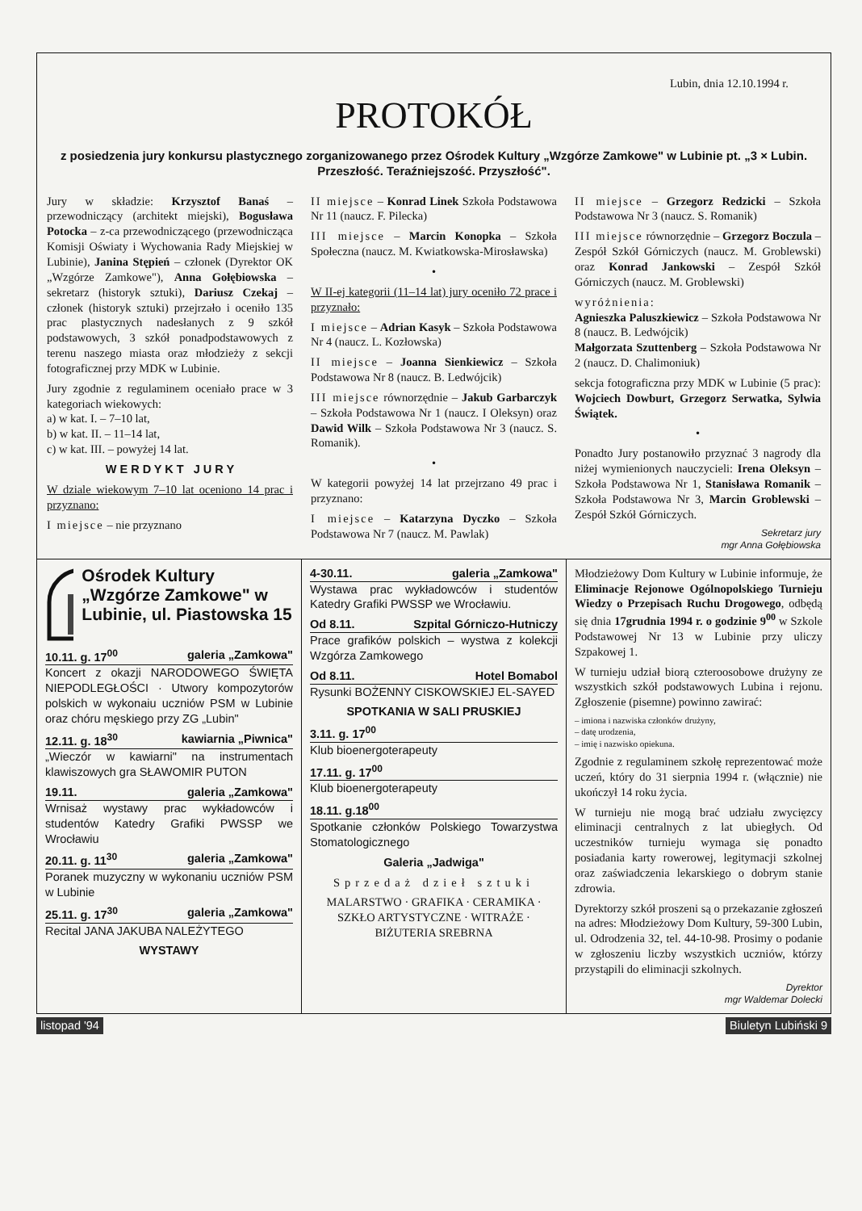Lubin, dnia 12.10.1994 r.
PROTOKÓŁ
z posiedzenia jury konkursu plastycznego zorganizowanego przez Ośrodek Kultury „Wzgórze Zamkowe" w Lubinie pt. „3 × Lubin. Przeszłość. Teraźniejszość. Przyszłość".
Jury w składzie: Krzysztof Banaś – przewodniczący (architekt miejski), Bogusława Potocka – z-ca przewodniczącego (przewodnicząca Komisji Oświaty i Wychowania Rady Miejskiej w Lubinie), Janina Stępień – członek (Dyrektor OK „Wzgórze Zamkowe"), Anna Gołębiowska – sekretarz (historyk sztuki), Dariusz Czekaj – członek (historyk sztuki) przejrzało i oceniło 135 prac plastycznych nadesłanych z 9 szkół podstawowych, 3 szkół ponadpodstawowych z terenu naszego miasta oraz młodzieży z sekcji fotograficznej przy MDK w Lubinie.
Jury zgodnie z regulaminem oceniało prace w 3 kategoriach wiekowych:
a) w kat. I. – 7–10 lat,
b) w kat. II. – 11–14 lat,
c) w kat. III. – powyżej 14 lat.
W E R D Y K T J U R Y
W dziale wiekowym 7–10 lat oceniono 14 prac i przyznano:
I miejsce – nie przyznano
II miejsce – Konrad Linek Szkoła Podstawowa Nr 11 (naucz. F. Pilecka)
III miejsce – Marcin Konopka – Szkoła Społeczna (naucz. M. Kwiatkowska-Mirosławska)
•
W II-ej kategorii (11–14 lat) jury oceniło 72 prace i przyznało:
I miejsce – Adrian Kasyk – Szkoła Podstawowa Nr 4 (naucz. L. Kozłowska)
II miejsce – Joanna Sienkiewicz – Szkoła Podstawowa Nr 8 (naucz. B. Ledwójcik)
III miejsce równorzędnie – Jakub Garbarczyk – Szkoła Podstawowa Nr 1 (naucz. I Oleksyn) oraz Dawid Wilk – Szkoła Podstawowa Nr 3 (naucz. S. Romanik).
•
W kategorii powyżej 14 lat przejrzano 49 prac i przyznano:
I miejsce – Katarzyna Dyczko – Szkoła Podstawowa Nr 7 (naucz. M. Pawlak)
II miejsce – Grzegorz Redzicki – Szkoła Podstawowa Nr 3 (naucz. S. Romanik)
III miejsce równorzędnie – Grzegorz Boczula – Zespół Szkół Górniczych (naucz. M. Groblewski) oraz Konrad Jankowski – Zespół Szkół Górniczych (naucz. M. Groblewski)
wyróżnienia:
Agnieszka Paluszkiewicz – Szkoła Podstawowa Nr 8 (naucz. B. Ledwójcik)
Małgorzata Szuttenberg – Szkoła Podstawowa Nr 2 (naucz. D. Chalimoniuk)
sekcja fotograficzna przy MDK w Lubinie (5 prac): Wojciech Dowburt, Grzegorz Serwatka, Sylwia Świątek.
•
Ponadto Jury postanowiło przyznać 3 nagrody dla niżej wymienionych nauczycieli: Irena Oleksyn – Szkoła Podstawowa Nr 1, Stanisława Romanik – Szkoła Podstawowa Nr 3, Marcin Groblewski – Zespół Szkół Górniczych.
Sekretarz jury
mgr Anna Gołębiowska
Ośrodek Kultury „Wzgórze Zamkowe" w Lubinie, ul. Piastowska 15
10.11. g. 17<sup>00</sup> galeria „Zamkowa"
Koncert z okazji NARODOWEGO ŚWIĘTA NIEPODLEGŁOŚCI · Utwory kompozytorów polskich w wykonaiu uczniów PSM w Lubinie oraz chóru męskiego przy ZG „Lubin"
12.11. g. 18<sup>30</sup> kawiarnia „Piwnica"
„Wieczór w kawiarni" na instrumentach klawiszowych gra SŁAWOMIR PUTON
19.11. galeria „Zamkowa"
Wrnisaż wystawy prac wykładowców i studentów Katedry Grafiki PWSSP we Wrocławiu
20.11. g. 11<sup>30</sup> galeria „Zamkowa"
Poranek muzyczny w wykonaniu uczniów PSM w Lubinie
25.11. g. 17<sup>30</sup> galeria „Zamkowa"
Recital JANA JAKUBA NALEŻYTEGO
WYSTAWY
4-30.11. galeria „Zamkowa"
Wystawa prac wykładowców i studentów Katedry Grafiki PWSSP we Wrocławiu.
Od 8.11. Szpital Górniczo-Hutniczy
Prace grafików polskich – wystwa z kolekcji Wzgórza Zamkowego
Od 8.11. Hotel Bomabol
Rysunki BOŻENNY CISKOWSKIEJ EL-SAYED
SPOTKANIA W SALI PRUSKIEJ
3.11. g. 17<sup>00</sup>
Klub bioenergoterapeuty
17.11. g. 17<sup>00</sup>
Klub bioenergoterapeuty
18.11. g.18<sup>00</sup>
Spotkanie członków Polskiego Towarzystwa Stomatologicznego
Galeria „Jadwiga"
Sprzedaż dzieł sztuki
MALARSTWO · GRAFIKA · CERAMIKA · SZKŁO ARTYSTYCZNE · WITRAŻE · BIŻUTERIA SREBRNA
Młodzieżowy Dom Kultury w Lubinie informuje, że Eliminacje Rejonowe Ogólnopolskiego Turnieju Wiedzy o Przepisach Ruchu Drogowego, odbędą się dnia 17grudnia 1994 r. o godzinie 9<sup>00</sup> w Szkole Podstawowej Nr 13 w Lubinie przy uliczy Szpakowej 1.
W turnieju udział biorą czteroosobowe drużyny ze wszystkich szkół podstawowych Lubina i rejonu. Zgłoszenie (pisemne) powinno zawirać:
– imiona i nazwiska członków drużyny,
– datę urodzenia,
– imię i nazwisko opiekuna.
Zgodnie z regulaminem szkołę reprezentować może uczeń, który do 31 sierpnia 1994 r. (włącznie) nie ukończył 14 roku życia.
W turnieju nie mogą brać udziału zwycięzcy eliminacji centralnych z lat ubiegłych. Od uczestników turnieju wymaga się ponadto posiadania karty rowerowej, legitymacji szkolnej oraz zaświadczenia lekarskiego o dobrym stanie zdrowia.
Dyrektorzy szkół proszeni są o przekazanie zgłoszeń na adres: Młodzieżowy Dom Kultury, 59-300 Lubin, ul. Odrodzenia 32, tel. 44-10-98. Prosimy o podanie w zgłoszeniu liczby wszystkich uczniów, którzy przystąpili do eliminacji szkolnych.
Dyrektor
mgr Waldemar Dolecki
listopad '94 Biuletyn Lubiński 9